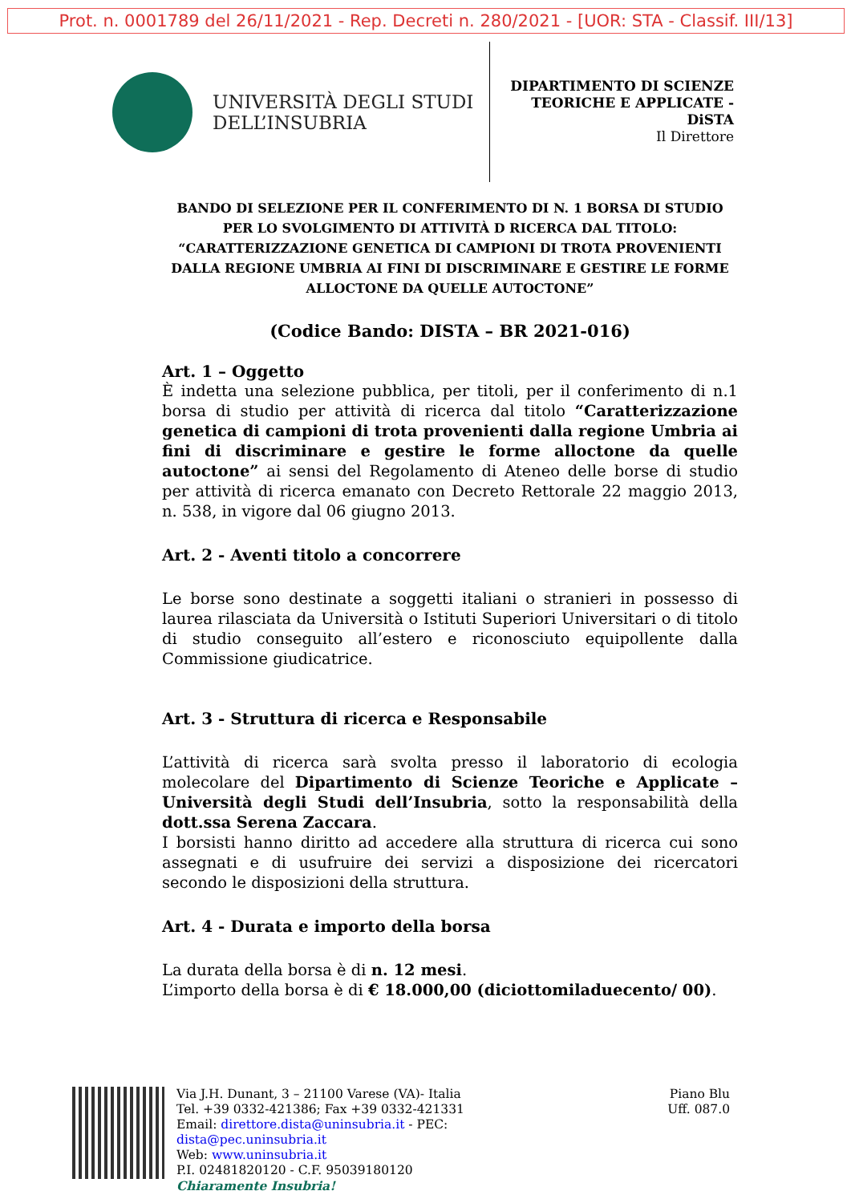Prot. n. 0001789 del 26/11/2021 - Rep. Decreti n. 280/2021 - [UOR: STA - Classif. III/13]
UNIVERSITÀ DEGLI STUDI
DELL’INSUBRIA
DIPARTIMENTO DI SCIENZE
TEORICHE E APPLICATE -
DiSTA
Il Direttore
BANDO DI SELEZIONE PER IL CONFERIMENTO DI N. 1 BORSA DI STUDIO PER LO SVOLGIMENTO DI ATTIVITÀ D RICERCA DAL TITOLO: “CARATTERIZZAZIONE GENETICA DI CAMPIONI DI TROTA PROVENIENTI DALLA REGIONE UMBRIA AI FINI DI DISCRIMINARE E GESTIRE LE FORME ALLOCTONE DA QUELLE AUTOCTONE”
(Codice Bando: DISTA – BR 2021-016)
Art. 1 – Oggetto
È indetta una selezione pubblica, per titoli, per il conferimento di n.1 borsa di studio per attività di ricerca dal titolo “Caratterizzazione genetica di campioni di trota provenienti dalla regione Umbria ai fini di discriminare e gestire le forme alloctone da quelle autoctone” ai sensi del Regolamento di Ateneo delle borse di studio per attività di ricerca emanato con Decreto Rettorale 22 maggio 2013, n. 538, in vigore dal 06 giugno 2013.
Art. 2 - Aventi titolo a concorrere
Le borse sono destinate a soggetti italiani o stranieri in possesso di laurea rilasciata da Università o Istituti Superiori Universitari o di titolo di studio conseguito all’estero e riconosciuto equipollente dalla Commissione giudicatrice.
Art. 3 - Struttura di ricerca e Responsabile
L’attività di ricerca sarà svolta presso il laboratorio di ecologia molecolare del Dipartimento di Scienze Teoriche e Applicate – Università degli Studi dell’Insubria, sotto la responsabilità della dott.ssa Serena Zaccara.
I borsisti hanno diritto ad accedere alla struttura di ricerca cui sono assegnati e di usufruire dei servizi a disposizione dei ricercatori secondo le disposizioni della struttura.
Art. 4 - Durata e importo della borsa
La durata della borsa è di n. 12 mesi.
L’importo della borsa è di € 18.000,00 (diciottomiladuecento/ 00).
Via J.H. Dunant, 3 – 21100 Varese (VA)- Italia
Tel. +39 0332-421386; Fax +39 0332-421331
Email: direttore.dista@uninsubria.it - PEC:
dista@pec.uninsubria.it
Web: www.uninsubria.it
P.I. 02481820120 - C.F. 95039180120
Chiaramente Insubria!
Piano Blu
Uff. 087.0